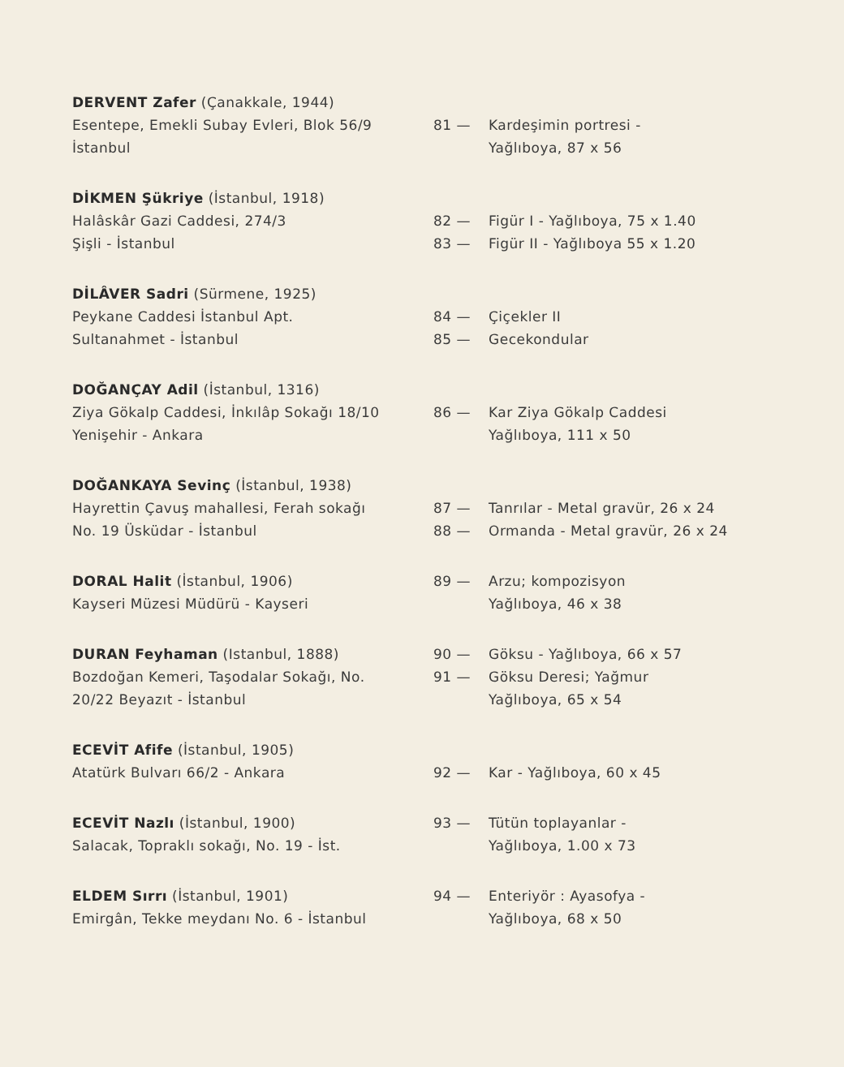DERVENT Zafer (Çanakkale, 1944)
Esentepe, Emekli Subay Evleri, Blok 56/9
İstanbul
81 — Kardeşimin portresi -
Yağlıboya, 87 x 56
DİKMEN Şükriye (İstanbul, 1918)
Halâskâr Gazi Caddesi, 274/3
Şişli - İstanbul
82 — Figür I - Yağlıboya, 75 x 1.40
83 — Figür II - Yağlıboya 55 x 1.20
DİLÂVER Sadri (Sürmene, 1925)
Peykane Caddesi İstanbul Apt.
Sultanahmet - İstanbul
84 — Çiçekler II
85 — Gecekondular
DOĞANÇAY Adil (İstanbul, 1316)
Ziya Gökalp Caddesi, İnkılâp Sokağı 18/10
Yenişehir - Ankara
86 — Kar Ziya Gökalp Caddesi
Yağlıboya, 111 x 50
DOĞANKAYA Sevinç (İstanbul, 1938)
Hayrettin Çavuş mahallesi, Ferah sokağı
No. 19 Üsküdar - İstanbul
87 — Tanrılar - Metal gravür, 26 x 24
88 — Ormanda - Metal gravür, 26 x 24
DORAL Halit (İstanbul, 1906)
Kayseri Müzesi Müdürü - Kayseri
89 — Arzu; kompozisyon
Yağlıboya, 46 x 38
DURAN Feyhaman (Istanbul, 1888)
Bozdoğan Kemeri, Taşodalar Sokağı, No.
20/22 Beyazıt - İstanbul
90 — Göksu - Yağlıboya, 66 x 57
91 — Göksu Deresi; Yağmur
Yağlıboya, 65 x 54
ECEVİT Afife (İstanbul, 1905)
Atatürk Bulvarı 66/2 - Ankara
92 — Kar - Yağlıboya, 60 x 45
ECEVİT Nazlı (İstanbul, 1900)
Salacak, Topraklı sokağı, No. 19 - İst.
93 — Tütün toplayanlar -
Yağlıboya, 1.00 x 73
ELDEM Sırrı (İstanbul, 1901)
Emirgân, Tekke meydanı No. 6 - İstanbul
94 — Enteriyör : Ayasofya -
Yağlıboya, 68 x 50